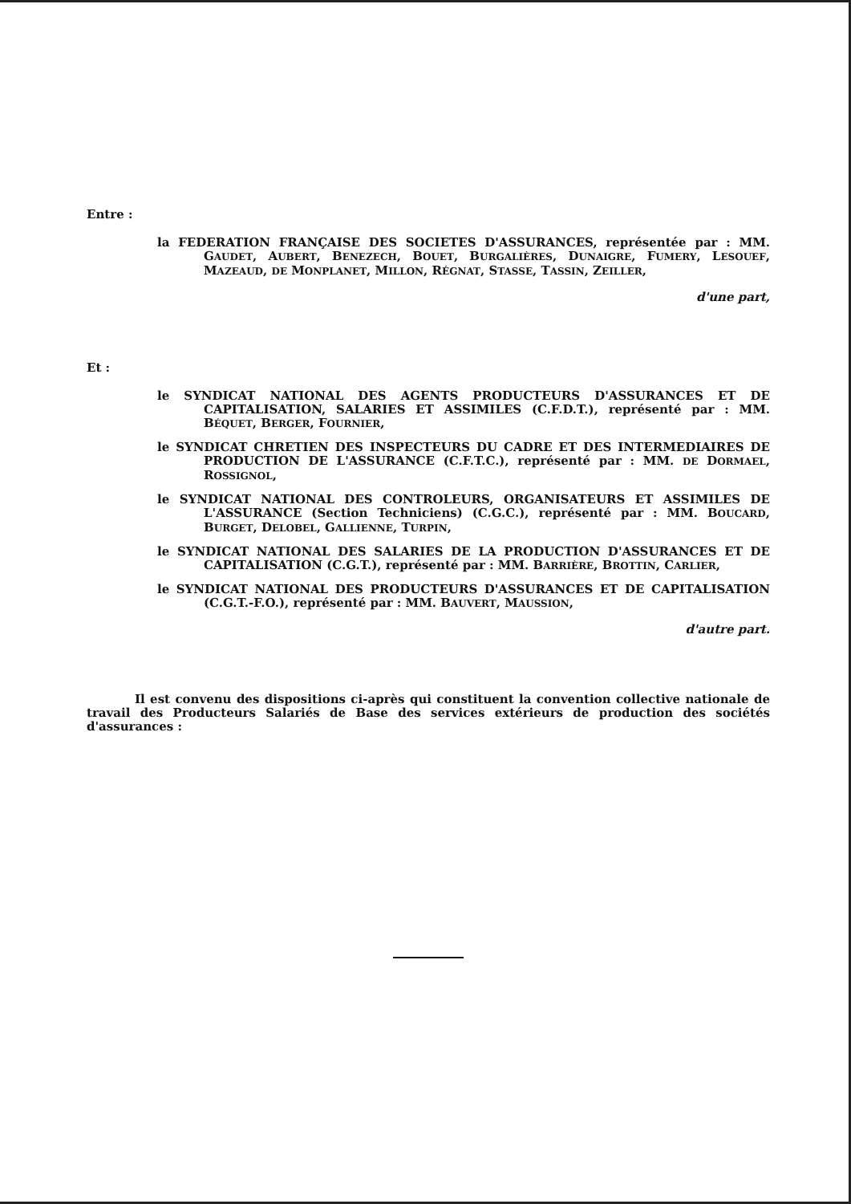Entre :
la FEDERATION FRANÇAISE DES SOCIETES D'ASSURANCES, représentée par : MM. GAUDET, AUBERT, BENEZECH, BOUET, BURGALIÈRES, DUNAIGRE, FUMERY, LESOUEF, MAZEAUD, DE MONPLANET, MILLON, RÉGNAT, STASSE, TASSIN, ZEILLER,
d'une part,
Et :
le SYNDICAT NATIONAL DES AGENTS PRODUCTEURS D'ASSURANCES ET DE CAPITALISATION, SALARIES ET ASSIMILES (C.F.D.T.), représenté par : MM. BÉQUET, BERGER, FOURNIER,
le SYNDICAT CHRETIEN DES INSPECTEURS DU CADRE ET DES INTERMEDIAIRES DE PRODUCTION DE L'ASSURANCE (C.F.T.C.), représenté par : MM. DE DORMAEL, ROSSIGNOL,
le SYNDICAT NATIONAL DES CONTROLEURS, ORGANISATEURS ET ASSIMILES DE L'ASSURANCE (Section Techniciens) (C.G.C.), représenté par : MM. BOUCARD, BURGET, DELOBEL, GALLIENNE, TURPIN,
le SYNDICAT NATIONAL DES SALARIES DE LA PRODUCTION D'ASSURANCES ET DE CAPITALISATION (C.G.T.), représenté par : MM. BARRIÈRE, BROTTIN, CARLIER,
le SYNDICAT NATIONAL DES PRODUCTEURS D'ASSURANCES ET DE CAPITALISATION (C.G.T.-F.O.), représenté par : MM. BAUVERT, MAUSSION,
d'autre part.
Il est convenu des dispositions ci-après qui constituent la convention collective nationale de travail des Producteurs Salariés de Base des services extérieurs de production des sociétés d'assurances :